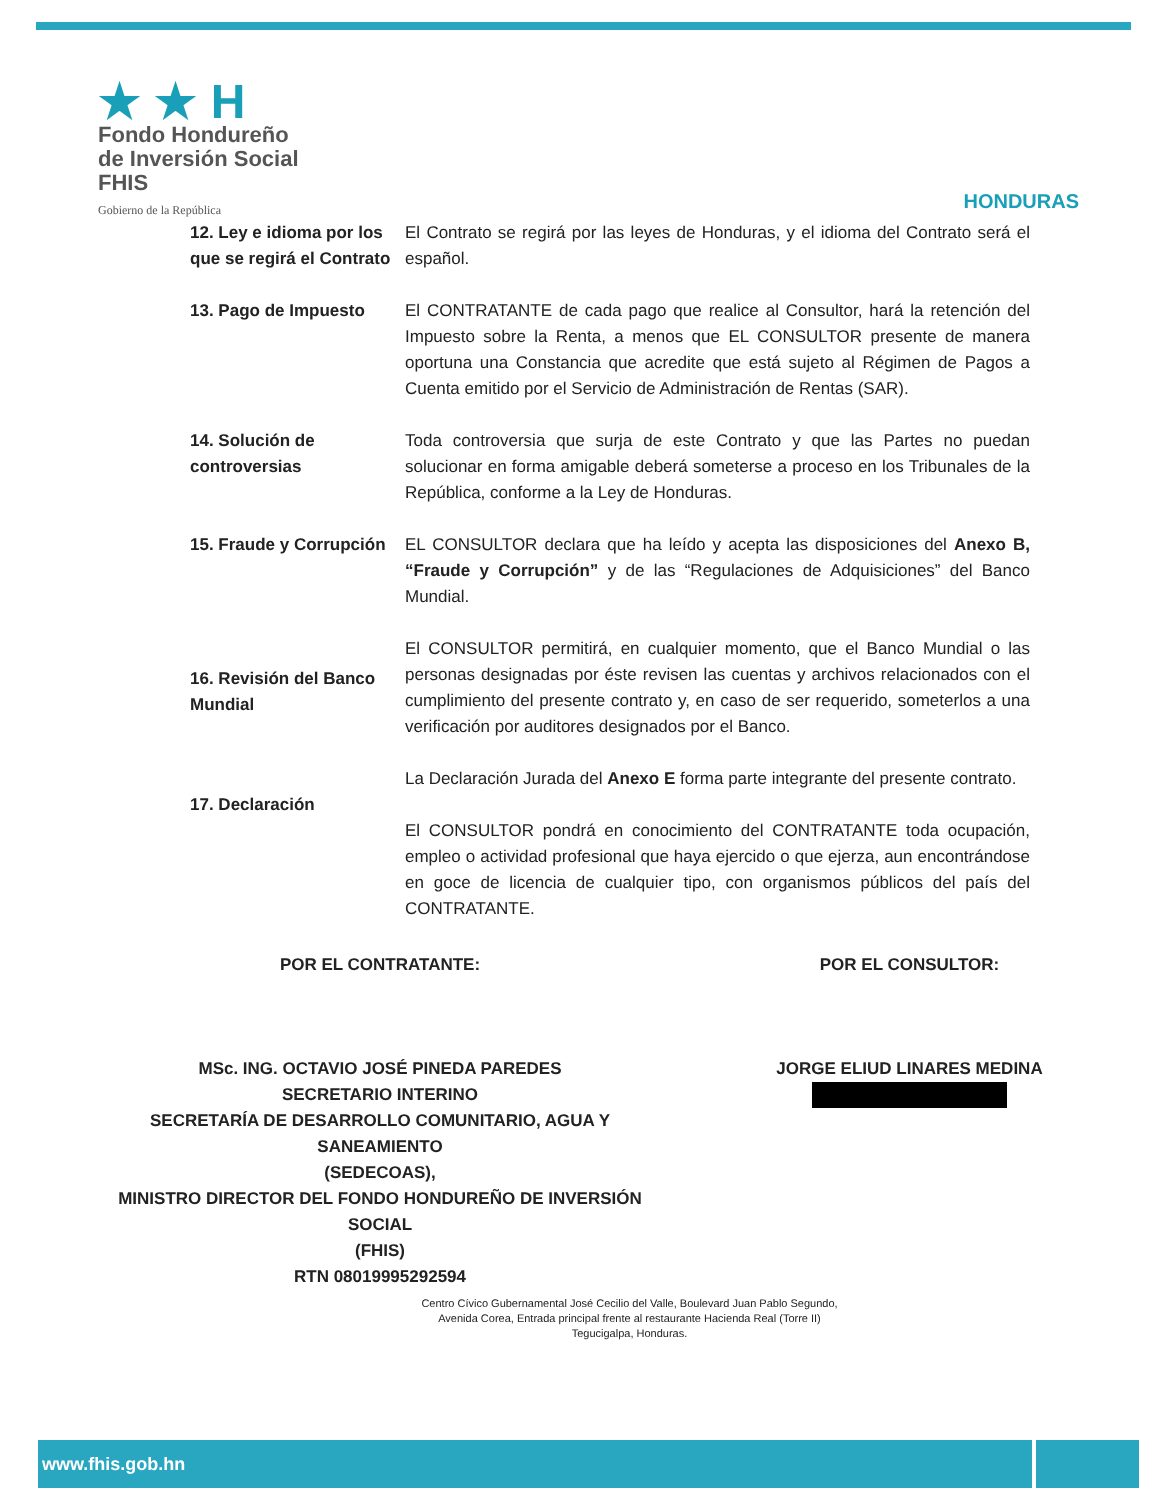★ ★ H
Fondo Hondureño
de Inversión Social
FHIS
Gobierno de la República
HONDURAS
12. Ley e idioma por los que se regirá el Contrato
El Contrato se regirá por las leyes de Honduras, y el idioma del Contrato será el español.
13. Pago de Impuesto El CONTRATANTE de cada pago que realice al Consultor, hará la retención del Impuesto sobre la Renta, a menos que EL CONSULTOR presente de manera oportuna una Constancia que acredite que está sujeto al Régimen de Pagos a Cuenta emitido por el Servicio de Administración de Rentas (SAR).
14. Solución de controversias
Toda controversia que surja de este Contrato y que las Partes no puedan solucionar en forma amigable deberá someterse a proceso en los Tribunales de la República, conforme a la Ley de Honduras.
15. Fraude y Corrupción
EL CONSULTOR declara que ha leído y acepta las disposiciones del Anexo B, “Fraude y Corrupción” y de las “Regulaciones de Adquisiciones” del Banco Mundial.
16. Revisión del Banco Mundial
El CONSULTOR permitirá, en cualquier momento, que el Banco Mundial o las personas designadas por éste revisen las cuentas y archivos relacionados con el cumplimiento del presente contrato y, en caso de ser requerido, someterlos a una verificación por auditores designados por el Banco.
17. Declaración
La Declaración Jurada del Anexo E forma parte integrante del presente contrato.
El CONSULTOR pondrá en conocimiento del CONTRATANTE toda ocupación, empleo o actividad profesional que haya ejercido o que ejerza, aun encontrándose en goce de licencia de cualquier tipo, con organismos públicos del país del CONTRATANTE.
POR EL CONTRATANTE:
MSc. ING. OCTAVIO JOSÉ PINEDA PAREDES
SECRETARIO INTERINO
SECRETARÍA DE DESARROLLO COMUNITARIO, AGUA Y SANEAMIENTO
(SEDECOAS),
MINISTRO DIRECTOR DEL FONDO HONDUREÑO DE INVERSIÓN SOCIAL
(FHIS)
RTN 08019995292594
POR EL CONSULTOR:
JORGE ELIUD LINARES MEDINA
Centro Cívico Gubernamental José Cecilio del Valle, Boulevard Juan Pablo Segundo,
Avenida Corea, Entrada principal frente al restaurante Hacienda Real (Torre II)
Tegucigalpa, Honduras.
www.fhis.gob.hn